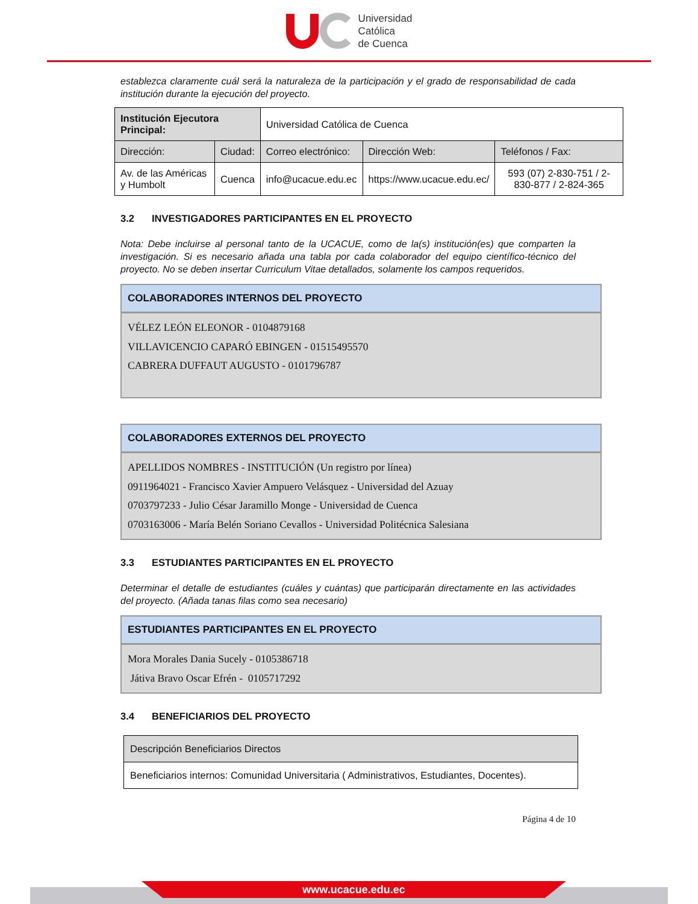Universidad
Católica
de Cuenca
establezca claramente cuál será la naturaleza de la participación y el grado de responsabilidad de cada institución durante la ejecución del proyecto.
| Institución Ejecutora Principal: | | Universidad Católica de Cuenca | | |
| Dirección: | Ciudad: | Correo electrónico: | Dirección Web: | Teléfonos / Fax: |
| Av. de las Américas y Humbolt | Cuenca | info@ucacue.edu.ec | https://www.ucacue.edu.ec/ | 593 (07) 2-830-751 / 2-830-877 / 2-824-365 |
3.2 INVESTIGADORES PARTICIPANTES EN EL PROYECTO
Nota: Debe incluirse al personal tanto de la UCACUE, como de la(s) institución(es) que comparten la investigación. Si es necesario añada una tabla por cada colaborador del equipo científico-técnico del proyecto. No se deben insertar Curriculum Vitae detallados, solamente los campos requeridos.
COLABORADORES INTERNOS DEL PROYECTO
VÉLEZ LEÓN ELEONOR - 0104879168
VILLAVICENCIO CAPARÓ EBINGEN - 01515495570
CABRERA DUFFAUT AUGUSTO - 0101796787
COLABORADORES EXTERNOS DEL PROYECTO
APELLIDOS NOMBRES - INSTITUCIÓN (Un registro por línea)
0911964021 - Francisco Xavier Ampuero Velásquez - Universidad del Azuay
0703797233 - Julio César Jaramillo Monge - Universidad de Cuenca
0703163006 - María Belén Soriano Cevallos - Universidad Politécnica Salesiana
3.3 ESTUDIANTES PARTICIPANTES EN EL PROYECTO
Determinar el detalle de estudiantes (cuáles y cuántas) que participarán directamente en las actividades del proyecto. (Añada tanas filas como sea necesario)
ESTUDIANTES PARTICIPANTES EN EL PROYECTO
Mora Morales Dania Sucely - 0105386718
Játiva Bravo Oscar Efrén - 0105717292
3.4 BENEFICIARIOS DEL PROYECTO
| Descripción Beneficiarios Directos |
| Beneficiarios internos: Comunidad Universitaria ( Administrativos, Estudiantes, Docentes). |
Página 4 de 10
www.ucacue.edu.ec